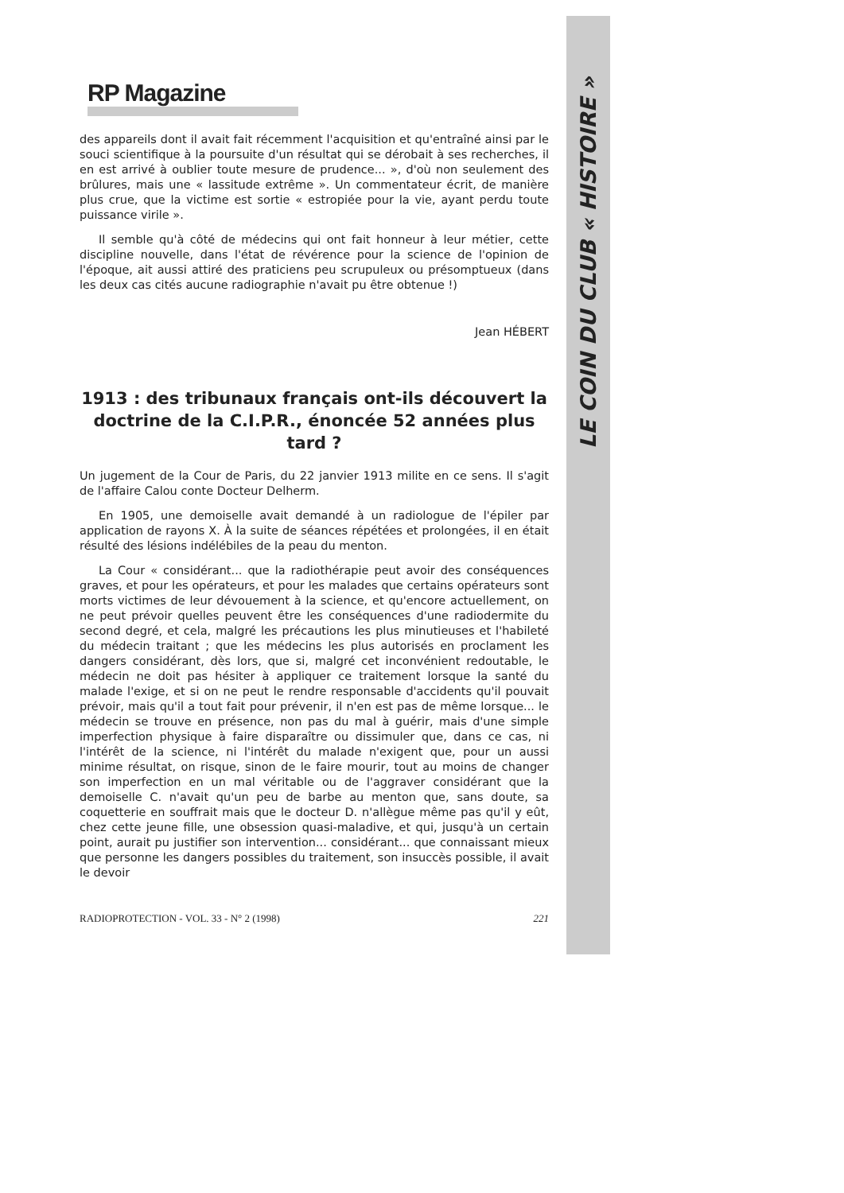LE COIN DU CLUB « HISTOIRE »
RP Magazine
des appareils dont il avait fait récemment l'acquisition et qu'entraîné ainsi par le souci scientifique à la poursuite d'un résultat qui se dérobait à ses recherches, il en est arrivé à oublier toute mesure de prudence... », d'où non seulement des brûlures, mais une « lassitude extrême ». Un commentateur écrit, de manière plus crue, que la victime est sortie « estropiée pour la vie, ayant perdu toute puissance virile ».
Il semble qu'à côté de médecins qui ont fait honneur à leur métier, cette discipline nouvelle, dans l'état de révérence pour la science de l'opinion de l'époque, ait aussi attiré des praticiens peu scrupuleux ou présomptueux (dans les deux cas cités aucune radiographie n'avait pu être obtenue !)
Jean HÉBERT
1913 : des tribunaux français ont-ils découvert la doctrine de la C.I.P.R., énoncée 52 années plus tard ?
Un jugement de la Cour de Paris, du 22 janvier 1913 milite en ce sens. Il s'agit de l'affaire Calou conte Docteur Delherm.
En 1905, une demoiselle avait demandé à un radiologue de l'épiler par application de rayons X. À la suite de séances répétées et prolongées, il en était résulté des lésions indélébiles de la peau du menton.
La Cour « considérant... que la radiothérapie peut avoir des conséquences graves, et pour les opérateurs, et pour les malades que certains opérateurs sont morts victimes de leur dévouement à la science, et qu'encore actuellement, on ne peut prévoir quelles peuvent être les conséquences d'une radiodermite du second degré, et cela, malgré les précautions les plus minutieuses et l'habileté du médecin traitant ; que les médecins les plus autorisés en proclament les dangers considérant, dès lors, que si, malgré cet inconvénient redoutable, le médecin ne doit pas hésiter à appliquer ce traitement lorsque la santé du malade l'exige, et si on ne peut le rendre responsable d'accidents qu'il pouvait prévoir, mais qu'il a tout fait pour prévenir, il n'en est pas de même lorsque... le médecin se trouve en présence, non pas du mal à guérir, mais d'une simple imperfection physique à faire disparaître ou dissimuler que, dans ce cas, ni l'intérêt de la science, ni l'intérêt du malade n'exigent que, pour un aussi minime résultat, on risque, sinon de le faire mourir, tout au moins de changer son imperfection en un mal véritable ou de l'aggraver considérant que la demoiselle C. n'avait qu'un peu de barbe au menton que, sans doute, sa coquetterie en souffrait mais que le docteur D. n'allègue même pas qu'il y eût, chez cette jeune fille, une obsession quasi-maladive, et qui, jusqu'à un certain point, aurait pu justifier son intervention... considérant... que connaissant mieux que personne les dangers possibles du traitement, son insuccès possible, il avait le devoir
RADIOPROTECTION - VOL. 33 - N° 2 (1998) 221